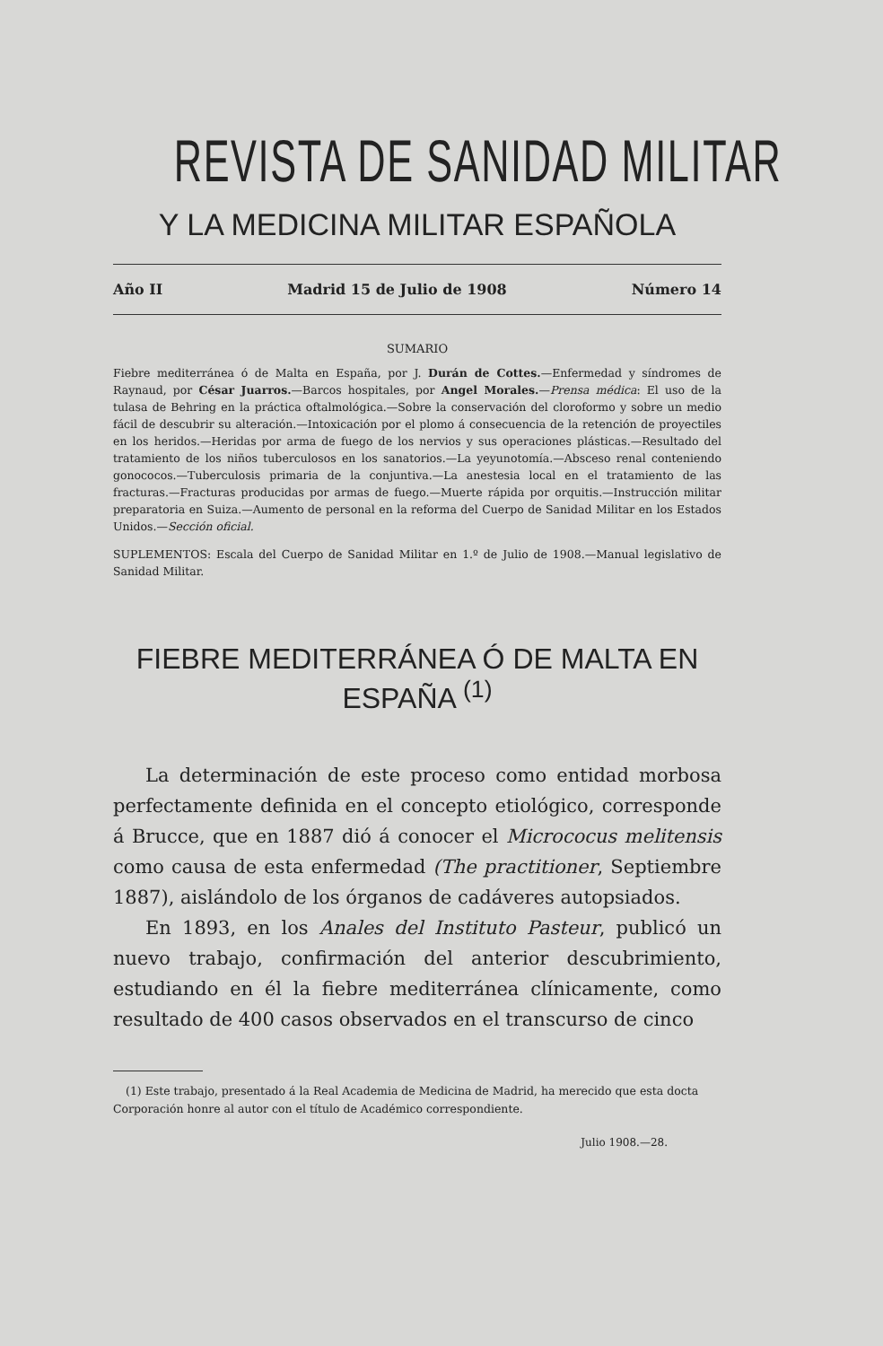REVISTA DE SANIDAD MILITAR
Y LA MEDICINA MILITAR ESPAÑOLA
Año II Madrid 15 de Julio de 1908 Número 14
SUMARIO
Fiebre mediterránea ó de Malta en España, por J. Durán de Cottes.—Enfermedad y síndromes de Raynaud, por César Juarros.—Barcos hospitales, por Angel Morales.—Prensa médica: El uso de la tulasa de Behring en la práctica oftalmológica.—Sobre la conservación del cloroformo y sobre un medio fácil de descubrir su alteración.—Intoxicación por el plomo á consecuencia de la retención de proyectiles en los heridos.—Heridas por arma de fuego de los nervios y sus operaciones plásticas.—Resultado del tratamiento de los niños tuberculosos en los sanatorios.—La yeyunotomía.—Absceso renal conteniendo gonococos.—Tuberculosis primaria de la conjuntiva.—La anestesia local en el tratamiento de las fracturas.—Fracturas producidas por armas de fuego.—Muerte rápida por orquitis.—Instrucción militar preparatoria en Suiza.—Aumento de personal en la reforma del Cuerpo de Sanidad Militar en los Estados Unidos.—Sección oficial.
SUPLEMENTOS: Escala del Cuerpo de Sanidad Militar en 1.º de Julio de 1908.—Manual legislativo de Sanidad Militar.
FIEBRE MEDITERRÁNEA Ó DE MALTA EN ESPAÑA <sup>(1)</sup>
La determinación de este proceso como entidad morbosa perfectamente definida en el concepto etiológico, corresponde á Brucce, que en 1887 dió á conocer el Micrococus melitensis como causa de esta enfermedad (The practitioner, Septiembre 1887), aislándolo de los órganos de cadáveres autopsiados.
En 1893, en los Anales del Instituto Pasteur, publicó un nuevo trabajo, confirmación del anterior descubrimiento, estudiando en él la fiebre mediterránea clínicamente, como resultado de 400 casos observados en el transcurso de cinco
(1) Este trabajo, presentado á la Real Academia de Medicina de Madrid, ha merecido que esta docta Corporación honre al autor con el título de Académico correspondiente.
Julio 1908.—28.